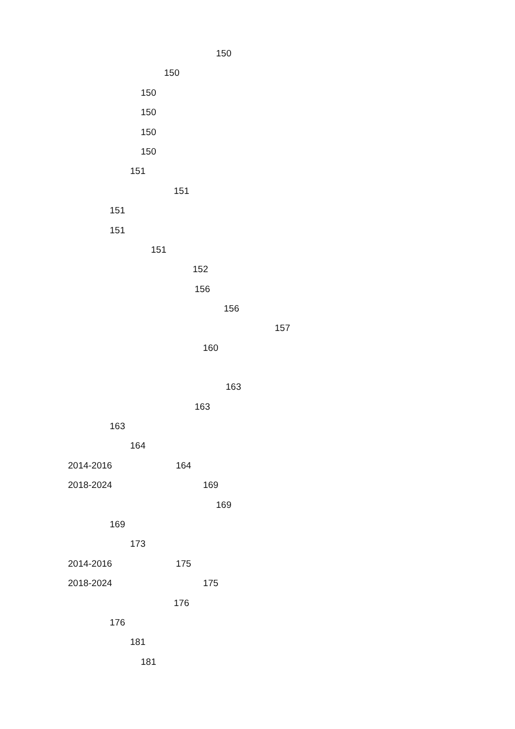150
150
150
150
150
150
151
151
151
151
151
152
156
156
157
160
163
163
163
164
2014-2016 164
2018-2024 169
169
169
173
2014-2016 175
2018-2024 175
176
176
181
181